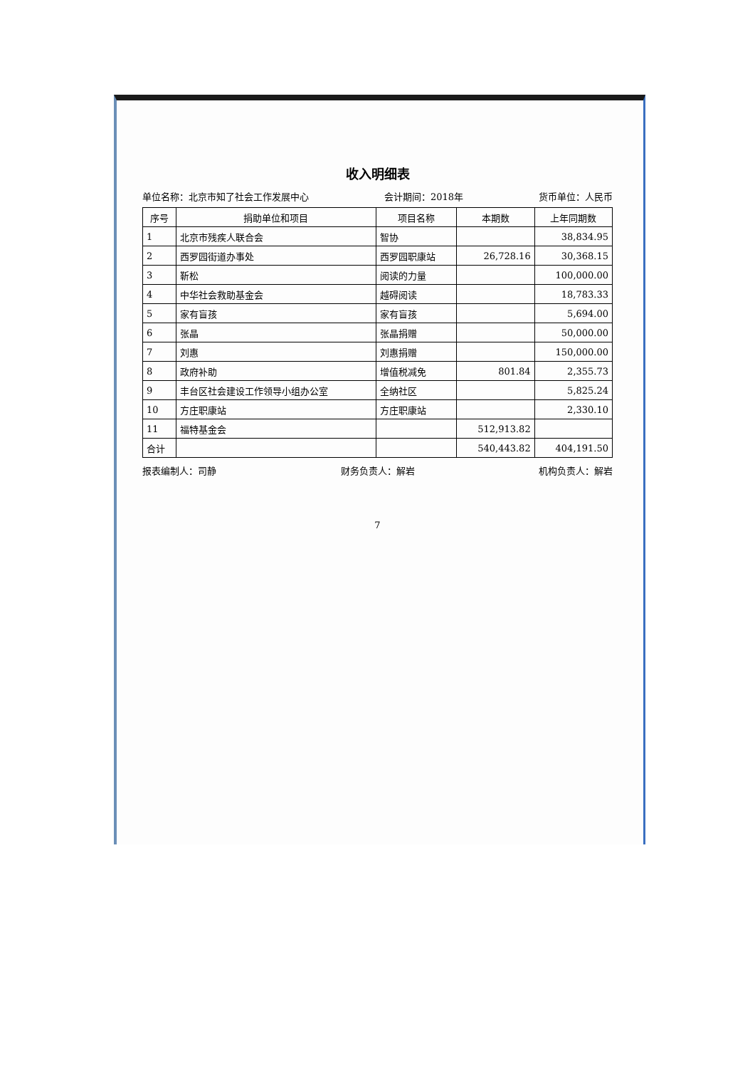收入明细表
单位名称：北京市知了社会工作发展中心 会计期间：2018年 货币单位：人民币
| 序号 | 捐助单位和项目 | 项目名称 | 本期数 | 上年同期数 |
| --- | --- | --- | --- | --- |
| 1 | 北京市残疾人联合会 | 智协 | | 38,834.95 |
| 2 | 西罗园街道办事处 | 西罗园职康站 | 26,728.16 | 30,368.15 |
| 3 | 靳松 | 阅读的力量 | | 100,000.00 |
| 4 | 中华社会救助基金会 | 越碍阅读 | | 18,783.33 |
| 5 | 家有盲孩 | 家有盲孩 | | 5,694.00 |
| 6 | 张晶 | 张晶捐赠 | | 50,000.00 |
| 7 | 刘惠 | 刘惠捐赠 | | 150,000.00 |
| 8 | 政府补助 | 增值税减免 | 801.84 | 2,355.73 |
| 9 | 丰台区社会建设工作领导小组办公室 | 全纳社区 | | 5,825.24 |
| 10 | 方庄职康站 | 方庄职康站 | | 2,330.10 |
| 11 | 福特基金会 | | 512,913.82 | |
| 合计 | | | 540,443.82 | 404,191.50 |
报表编制人：司静 财务负责人：解岩 机构负责人：解岩
7